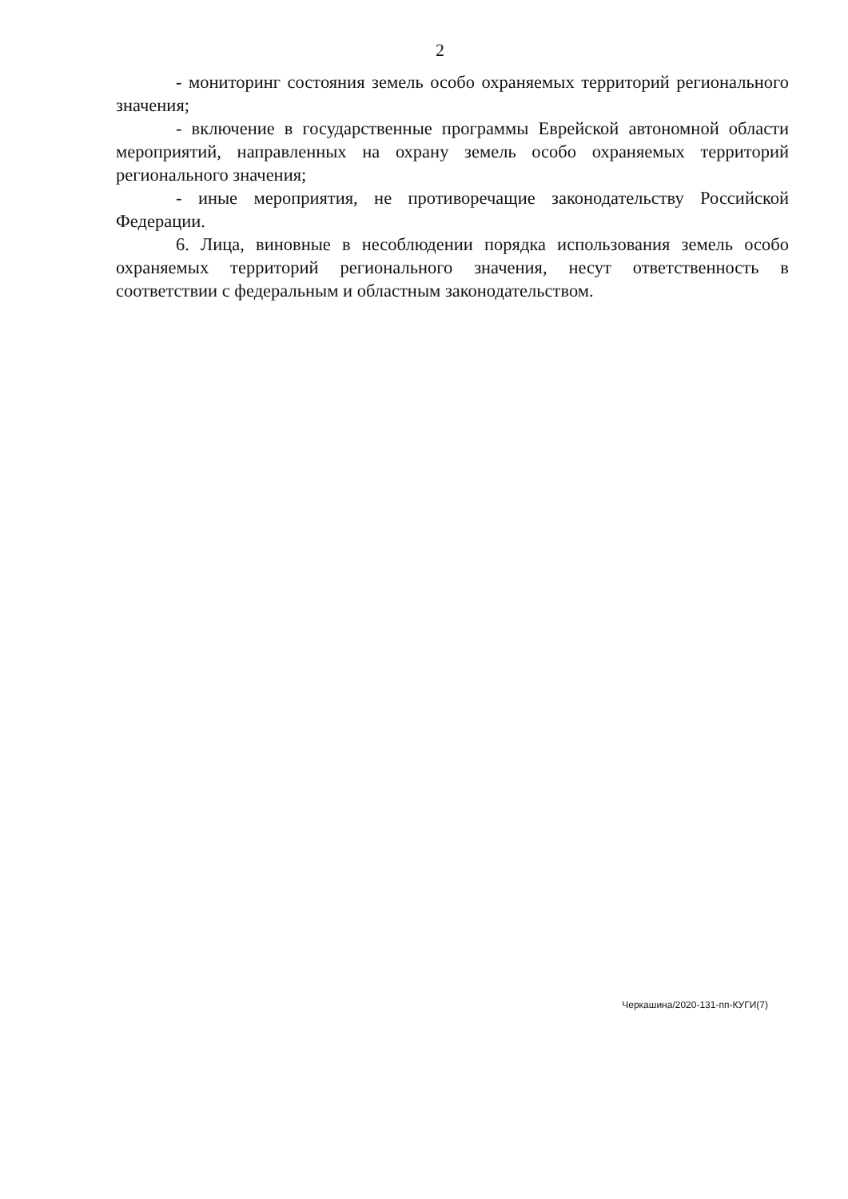2
- мониторинг состояния земель особо охраняемых территорий регионального значения;
- включение в государственные программы Еврейской автономной области мероприятий, направленных на охрану земель особо охраняемых территорий регионального значения;
- иные мероприятия, не противоречащие законодательству Российской Федерации.
6. Лица, виновные в несоблюдении порядка использования земель особо охраняемых территорий регионального значения, несут ответственность в соответствии с федеральным и областным законодательством.
Черкашина/2020-131-пп-КУГИ(7)